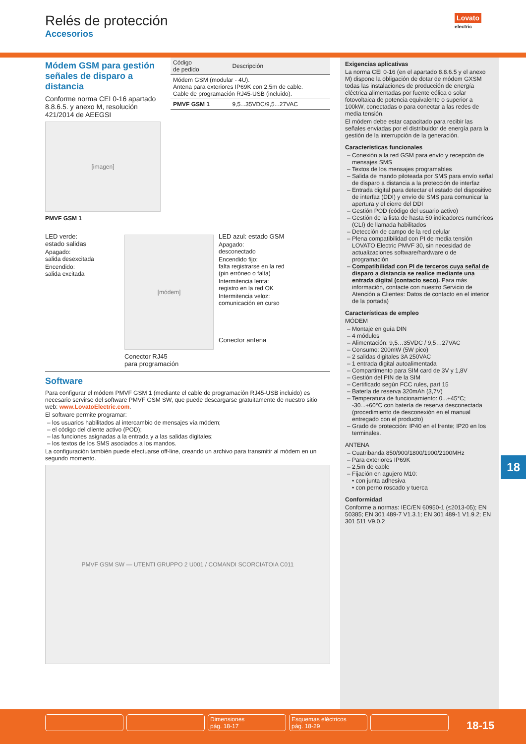Relés de protección
Accesorios
Lovato
electric
Módem GSM para gestión señales de disparo a distancia
Conforme norma CEI 0-16 apartado 8.8.6.5. y anexo M, resolución 421/2014 de AEEGSI
[imagen]
PMVF GSM 1
| Código de pedido | Descripción |
| --- | --- |
| Módem GSM (modular - 4U). Antena para exteriores IP69K con 2,5m de cable. Cable de programación RJ45-USB (incluido). | |
| PMVF GSM 1 | 9,5...35VDC/9,5...27VAC |
LED verde:
estado salidas
Apagado:
salida desexcitada
Encendido:
salida excitada
[módem]
Conector RJ45
para programación
LED azul: estado GSM
Apagado:
desconectado
Encendido fijo:
falta registrarse en la red
(pin erróneo o falta)
Intermitencia lenta:
registro en la red OK
Intermitencia veloz:
comunicación en curso
Conector antena
Software
Para configurar el módem PMVF GSM 1 (mediante el cable de programación RJ45-USB incluido) es necesario servirse del software PMVF GSM SW, que puede descargarse gratuitamente de nuestro sitio web: www.LovatoElectric.com.
El software permite programar:
los usuarios habilitados al intercambio de mensajes vía módem;
el código del cliente activo (POD);
las funciones asignadas a la entrada y a las salidas digitales;
los textos de los SMS asociados a los mandos.
La configuración también puede efectuarse off-line, creando un archivo para transmitir al módem en un segundo momento.
PMVF GSM SW — UTENTI GRUPPO 2 U001 / COMANDI SCORCIATOIA C011
Exigencias aplicativas
La norma CEI 0-16 (en el apartado 8.8.6.5 y el anexo M) dispone la obligación de dotar de módem GXSM todas las instalaciones de producción de energía eléctrica alimentadas por fuente eólica o solar fotovoltaica de potencia equivalente o superior a 100kW, conectadas o para conectar a las redes de media tensión.
El módem debe estar capacitado para recibir las señales enviadas por el distribuidor de energía para la gestión de la interrupción de la generación.
Características funcionales
Conexión a la red GSM para envío y recepción de mensajes SMS
Textos de los mensajes programables
Salida de mando piloteada por SMS para envío señal de disparo a distancia a la protección de interfaz
Entrada digital para detectar el estado del dispositivo de interfaz (DDI) y envío de SMS para comunicar la apertura y el cierre del DDI
Gestión POD (código del usuario activo)
Gestión de la lista de hasta 50 indicadores numéricos (CLI) de llamada habilitados
Detección de campo de la red celular
Plena compatibilidad con PI de media tensión LOVATO Electric PMVF 30, sin necesidad de actualizaciones software/hardware o de programación
Compatibilidad con PI de terceros cuya señal de disparo a distancia se realice mediante una entrada digital (contacto seco). Para más información, contacte con nuestro Servicio de Atención a Clientes: Datos de contacto en el interior de la portada)
Características de empleo
MÓDEM
Montaje en guía DIN
4 módulos
Alimentación: 9,5…35VDC / 9,5…27VAC
Consumo: 200mW (5W pico)
2 salidas digitales 3A 250VAC
1 entrada digital autoalimentada
Compartimento para SIM card de 3V y 1,8V
Gestión del PIN de la SIM
Certificado según FCC rules, part 15
Batería de reserva 320mAh (3,7V)
Temperatura de funcionamiento: 0...+45°C; -30...+60°C con batería de reserva desconectada (procedimiento de desconexión en el manual entregado con el producto)
Grado de protección: IP40 en el frente; IP20 en los terminales.
ANTENA
Cuatribanda 850/900/1800/1900/2100MHz
Para exteriores IP69K
2,5m de cable
Fijación en agujero M10:
• con junta adhesiva
• con perno roscado y tuerca
Conformidad
Conforme a normas: IEC/EN 60950-1 (≤2013-05); EN 50385; EN 301 489-7 V1.3.1; EN 301 489-1 V1.9.2; EN 301 511 V9.0.2
18
Dimensiones
pág. 18-17
Esquemas eléctricos
pág. 18-29
18-15